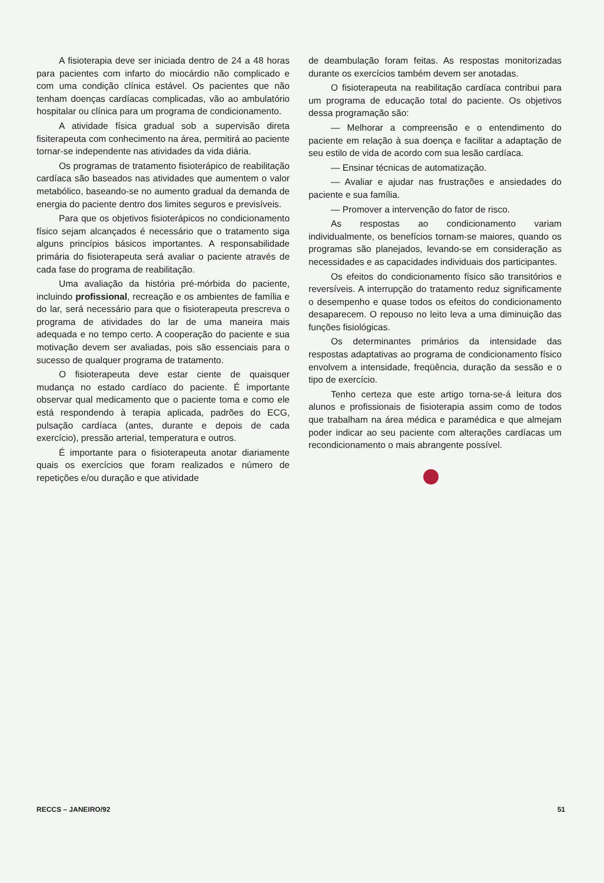A fisioterapia deve ser iniciada dentro de 24 a 48 horas para pacientes com infarto do miocárdio não complicado e com uma condição clínica estável. Os pacientes que não tenham doenças cardíacas complicadas, vão ao ambulatório hospitalar ou clínica para um programa de condicionamento.
A atividade física gradual sob a supervisão direta fisiterapeuta com conhecimento na área, permitirá ao paciente tornar-se independente nas atividades da vida diária.
Os programas de tratamento fisioterápico de reabilitação cardíaca são baseados nas atividades que aumentem o valor metabólico, baseando-se no aumento gradual da demanda de energia do paciente dentro dos limites seguros e previsíveis.
Para que os objetivos fisioterápicos no condicionamento físico sejam alcançados é necessário que o tratamento siga alguns princípios básicos importantes. A responsabilidade primária do fisioterapeuta será avaliar o paciente através de cada fase do programa de reabilitação.
Uma avaliação da história pré-mórbida do paciente, incluindo profissional, recreação e os ambientes de família e do lar, será necessário para que o fisioterapeuta prescreva o programa de atividades do lar de uma maneira mais adequada e no tempo certo. A cooperação do paciente e sua motivação devem ser avaliadas, pois são essenciais para o sucesso de qualquer programa de tratamento.
O fisioterapeuta deve estar ciente de quaisquer mudança no estado cardíaco do paciente. É importante observar qual medicamento que o paciente toma e como ele está respondendo à terapia aplicada, padrões do ECG, pulsação cardíaca (antes, durante e depois de cada exercício), pressão arterial, temperatura e outros.
É importante para o fisioterapeuta anotar diariamente quais os exercícios que foram realizados e número de repetições e/ou duração e que atividade
de deambulação foram feitas. As respostas monitorizadas durante os exercícios também devem ser anotadas.
O fisioterapeuta na reabilitação cardíaca contribui para um programa de educação total do paciente. Os objetivos dessa programação são:
— Melhorar a compreensão e o entendimento do paciente em relação à sua doença e facilitar a adaptação de seu estilo de vida de acordo com sua lesão cardíaca.
— Ensinar técnicas de automatização.
— Avaliar e ajudar nas frustrações e ansiedades do paciente e sua família.
— Promover a intervenção do fator de risco.
As respostas ao condicionamento variam individualmente, os benefícios tornam-se maiores, quando os programas são planejados, levando-se em consideração as necessidades e as capacidades individuais dos participantes.
Os efeitos do condicionamento físico são transitórios e reversíveis. A interrupção do tratamento reduz significamente o desempenho e quase todos os efeitos do condicionamento desaparecem. O repouso no leito leva a uma diminuição das funções fisiológicas.
Os determinantes primários da intensidade das respostas adaptativas ao programa de condicionamento físico envolvem a intensidade, freqüência, duração da sessão e o tipo de exercício.
Tenho certeza que este artigo torna-se-á leitura dos alunos e profissionais de fisioterapia assim como de todos que trabalham na área médica e paramédica e que almejam poder indicar ao seu paciente com alterações cardíacas um recondicionamento o mais abrangente possível.
RECCS – JANEIRO/92 51